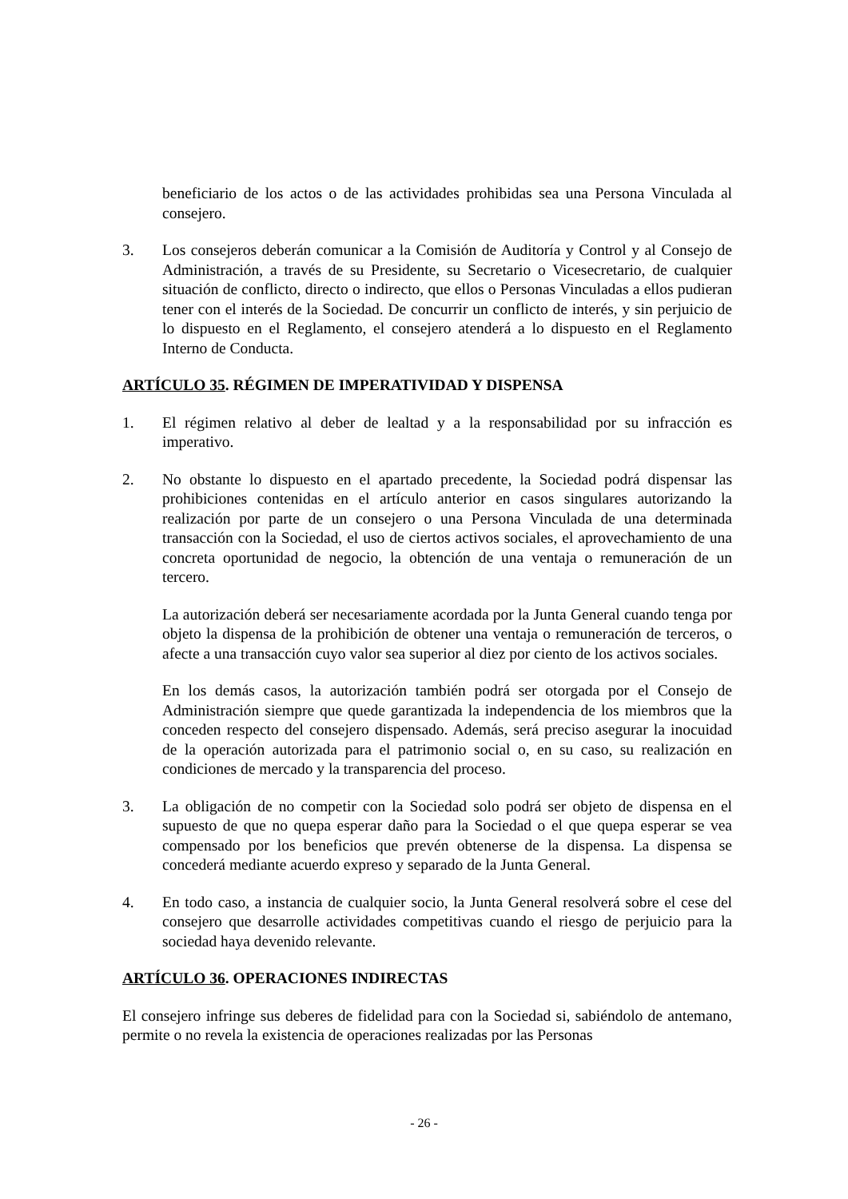beneficiario de los actos o de las actividades prohibidas sea una Persona Vinculada al consejero.
3. Los consejeros deberán comunicar a la Comisión de Auditoría y Control y al Consejo de Administración, a través de su Presidente, su Secretario o Vicesecretario, de cualquier situación de conflicto, directo o indirecto, que ellos o Personas Vinculadas a ellos pudieran tener con el interés de la Sociedad. De concurrir un conflicto de interés, y sin perjuicio de lo dispuesto en el Reglamento, el consejero atenderá a lo dispuesto en el Reglamento Interno de Conducta.
ARTÍCULO 35. RÉGIMEN DE IMPERATIVIDAD Y DISPENSA
1. El régimen relativo al deber de lealtad y a la responsabilidad por su infracción es imperativo.
2. No obstante lo dispuesto en el apartado precedente, la Sociedad podrá dispensar las prohibiciones contenidas en el artículo anterior en casos singulares autorizando la realización por parte de un consejero o una Persona Vinculada de una determinada transacción con la Sociedad, el uso de ciertos activos sociales, el aprovechamiento de una concreta oportunidad de negocio, la obtención de una ventaja o remuneración de un tercero.
La autorización deberá ser necesariamente acordada por la Junta General cuando tenga por objeto la dispensa de la prohibición de obtener una ventaja o remuneración de terceros, o afecte a una transacción cuyo valor sea superior al diez por ciento de los activos sociales.
En los demás casos, la autorización también podrá ser otorgada por el Consejo de Administración siempre que quede garantizada la independencia de los miembros que la conceden respecto del consejero dispensado. Además, será preciso asegurar la inocuidad de la operación autorizada para el patrimonio social o, en su caso, su realización en condiciones de mercado y la transparencia del proceso.
3. La obligación de no competir con la Sociedad solo podrá ser objeto de dispensa en el supuesto de que no quepa esperar daño para la Sociedad o el que quepa esperar se vea compensado por los beneficios que prevén obtenerse de la dispensa. La dispensa se concederá mediante acuerdo expreso y separado de la Junta General.
4. En todo caso, a instancia de cualquier socio, la Junta General resolverá sobre el cese del consejero que desarrolle actividades competitivas cuando el riesgo de perjuicio para la sociedad haya devenido relevante.
ARTÍCULO 36. OPERACIONES INDIRECTAS
El consejero infringe sus deberes de fidelidad para con la Sociedad si, sabiéndolo de antemano, permite o no revela la existencia de operaciones realizadas por las Personas
- 26 -